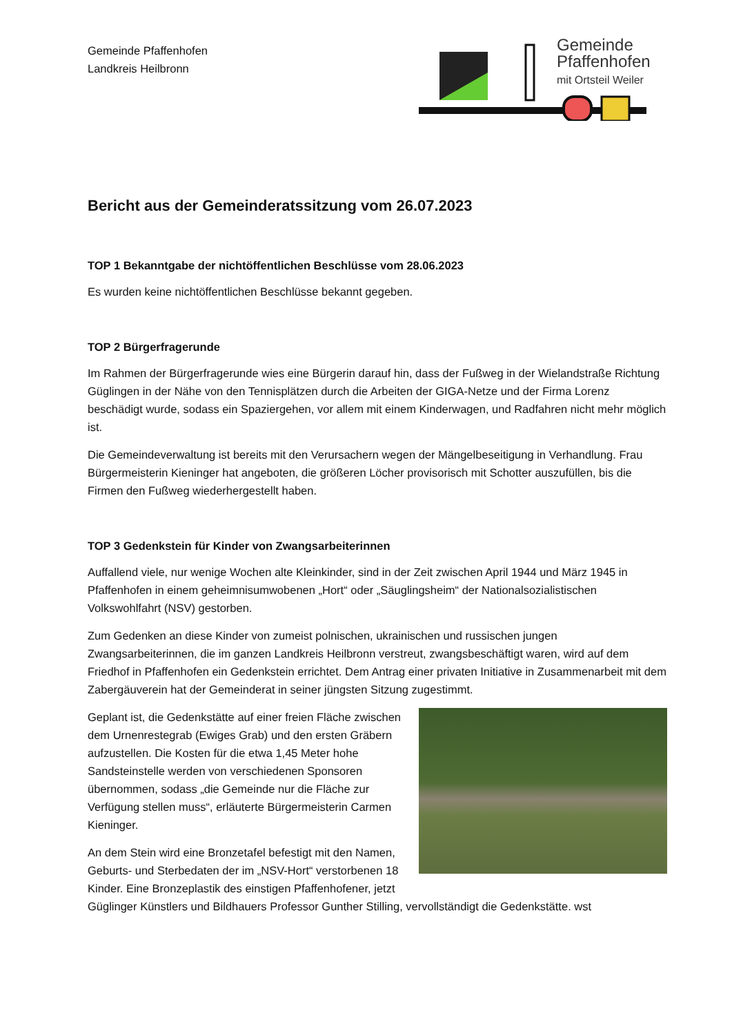Gemeinde Pfaffenhofen
Landkreis Heilbronn
Gemeinde
Pfaffenhofen
mit Ortsteil Weiler
Bericht aus der Gemeinderatssitzung vom 26.07.2023
TOP 1 Bekanntgabe der nichtöffentlichen Beschlüsse vom 28.06.2023
Es wurden keine nichtöffentlichen Beschlüsse bekannt gegeben.
TOP 2 Bürgerfragerunde
Im Rahmen der Bürgerfragerunde wies eine Bürgerin darauf hin, dass der Fußweg in der Wielandstraße Richtung Güglingen in der Nähe von den Tennisplätzen durch die Arbeiten der GIGA-Netze und der Firma Lorenz beschädigt wurde, sodass ein Spaziergehen, vor allem mit einem Kinderwagen, und Radfahren nicht mehr möglich ist.
Die Gemeindeverwaltung ist bereits mit den Verursachern wegen der Mängelbeseitigung in Verhandlung. Frau Bürgermeisterin Kieninger hat angeboten, die größeren Löcher provisorisch mit Schotter auszufüllen, bis die Firmen den Fußweg wiederhergestellt haben.
TOP 3 Gedenkstein für Kinder von Zwangsarbeiterinnen
Auffallend viele, nur wenige Wochen alte Kleinkinder, sind in der Zeit zwischen April 1944 und März 1945 in Pfaffenhofen in einem geheimnisumwobenen „Hort“ oder „Säuglingsheim“ der Nationalsozialistischen Volkswohlfahrt (NSV) gestorben.
Zum Gedenken an diese Kinder von zumeist polnischen, ukrainischen und russischen jungen Zwangsarbeiterinnen, die im ganzen Landkreis Heilbronn verstreut, zwangsbeschäftigt waren, wird auf dem Friedhof in Pfaffenhofen ein Gedenkstein errichtet. Dem Antrag einer privaten Initiative in Zusammenarbeit mit dem Zabergäuverein hat der Gemeinderat in seiner jüngsten Sitzung zugestimmt.
Geplant ist, die Gedenkstätte auf einer freien Fläche zwischen dem Urnenrestegrab (Ewiges Grab) und den ersten Gräbern aufzustellen. Die Kosten für die etwa 1,45 Meter hohe Sandsteinstelle werden von verschiedenen Sponsoren übernommen, sodass „die Gemeinde nur die Fläche zur Verfügung stellen muss“, erläuterte Bürgermeisterin Carmen Kieninger.
An dem Stein wird eine Bronzetafel befestigt mit den Namen, Geburts- und Sterbedaten der im „NSV-Hort“ verstorbenen 18 Kinder. Eine Bronzeplastik des einstigen Pfaffenhofener, jetzt Güglinger Künstlers und Bildhauers Professor Gunther Stilling, vervollständigt die Gedenkstätte. wst